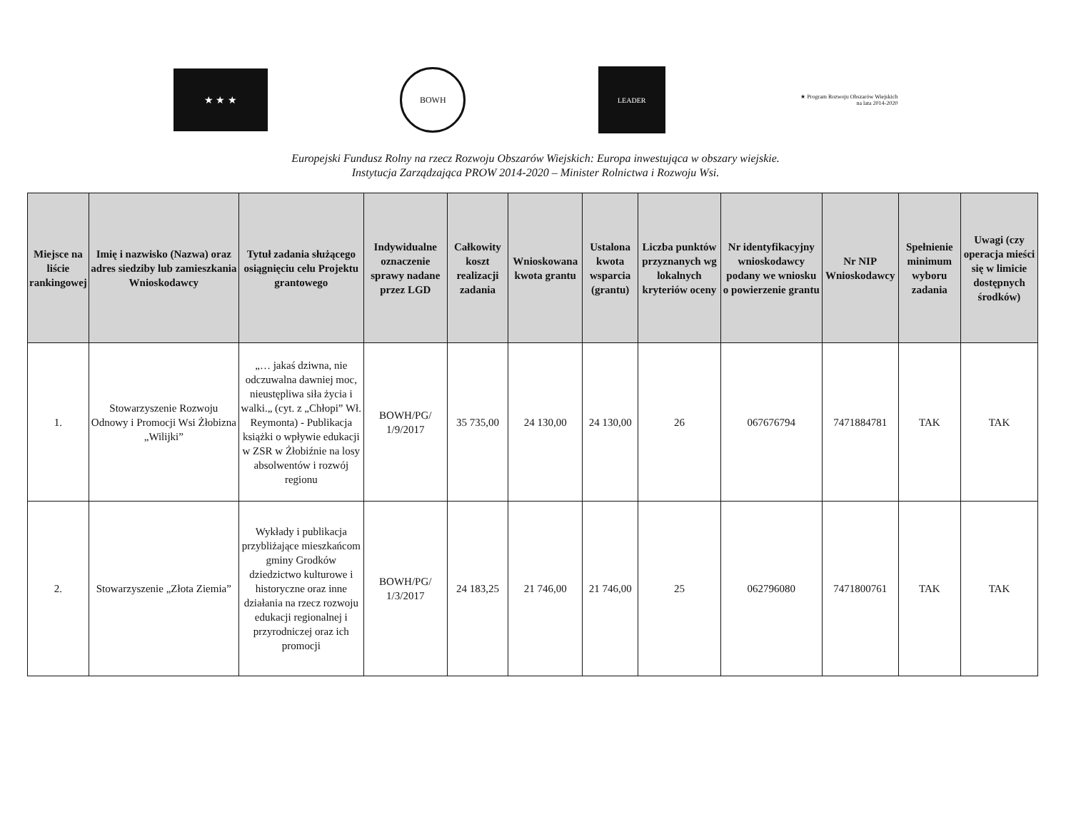★ ★ ★
BOWH
LEADER
★ Program Rozwoju Obszarów Wiejskich na lata 2014-2020
Europejski Fundusz Rolny na rzecz Rozwoju Obszarów Wiejskich: Europa inwestująca w obszary wiejskie.
Instytucja Zarządzająca PROW 2014-2020 – Minister Rolnictwa i Rozwoju Wsi.
| Miejsce na liście rankingowej | Imię i nazwisko (Nazwa) oraz adres siedziby lub zamieszkania Wnioskodawcy | Tytuł zadania służącego osiągnięciu celu Projektu grantowego | Indywidualne oznaczenie sprawy nadane przez LGD | Całkowity koszt realizacji zadania | Wnioskowana kwota grantu | Ustalona kwota wsparcia (grantu) | Liczba punktów przyznanych wg lokalnych kryteriów oceny | Nr identyfikacyjny wnioskodawcy podany we wniosku o powierzenie grantu | Nr NIP Wnioskodawcy | Spełnienie minimum wyboru zadania | Uwagi (czy operacja mieści się w limicie dostępnych środków) |
| --- | --- | --- | --- | --- | --- | --- | --- | --- | --- | --- | --- |
| 1. | Stowarzyszenie Rozwoju Odnowy i Promocji Wsi Żłobizna „Wilijki” | „… jakaś dziwna, nie odczuwalna dawniej moc, nieustępliwa siła życia i walki.„ (cyt. z „Chłopi” Wł. Reymonta) - Publikacja książki o wpływie edukacji w ZSR w Żłobiźnie na losy absolwentów i rozwój regionu | BOWH/PG/ 1/9/2017 | 35 735,00 | 24 130,00 | 24 130,00 | 26 | 067676794 | 7471884781 | TAK | TAK |
| 2. | Stowarzyszenie „Złota Ziemia” | Wykłady i publikacja przybliżające mieszkańcom gminy Grodków dziedzictwo kulturowe i historyczne oraz inne działania na rzecz rozwoju edukacji regionalnej i przyrodniczej oraz ich promocji | BOWH/PG/ 1/3/2017 | 24 183,25 | 21 746,00 | 21 746,00 | 25 | 062796080 | 7471800761 | TAK | TAK |